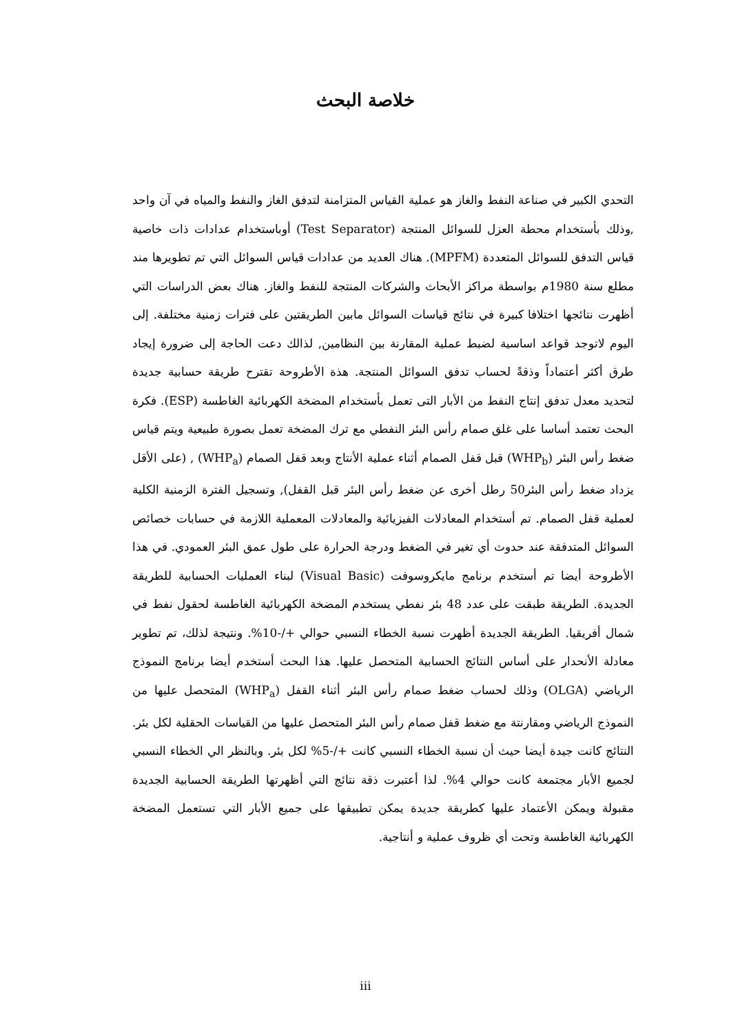خلاصة البحث
التحدي الكبير في صناعة النفط والغاز هو عملية القياس المتزامنة لتدفق الغاز والنفط والمياه في آن واحد ,وذلك بأستخدام محطة العزل للسوائل المنتجة (Test Separator) أوباستخدام عدادات ذات خاصية قياس التدفق للسوائل المتعددة (MPFM). هناك العديد من عدادات قياس السوائل التي تم تطويرها مند مطلع سنة 1980م بواسطة مراكز الأبحاث والشركات المنتجة للنفط والغاز. هناك بعض الدراسات التي أظهرت نتائجها اختلافا كبيرة في نتائج قياسات السوائل مابين الطريقتين على فترات زمنية مختلفة. إلى اليوم لاتوجد قواعد اساسية لضبط عملية المقارنة بين النظامين, لذالك دعت الحاجة إلى ضرورة إيجاد طرق أكثر أعتماداً وذقةً لحساب تدفق السوائل المنتجة. هذة الأطروحة تقترح طريقة حسابية جديدة لتحديد معدل تدفق إنتاج النفط من الأبار التى تعمل بأستخدام المضخة الكهربائية الغاطسة (ESP). فكرة البحث تعتمد أساسا على غلق صمام رأس البئر النفطي مع ترك المضخة تعمل بصورة طبيعية ويتم قياس ضغط رأس البئر (WHP<sub>b</sub>) قبل قفل الصمام أثناء عملية الأنتاج وبعد قفل الصمام (WHP<sub>a</sub>) , (على الأقل يزداد ضغط رأس البئر50 رطل أخرى عن ضغط رأس البئر قبل القفل), وتسجيل الفترة الزمنية الكلية لعملية قفل الصمام. تم أستخدام المعادلات الفيزيائية والمعادلات المعملية اللازمة في حسابات خصائص السوائل المتدفقة عند حدوث أي تغير في الضغط ودرجة الحرارة على طول عمق البئر العمودي. في هذا الأطروحة أيضا تم أستخدم برنامج مايكروسوفت (Visual Basic) لبناء العمليات الحسابية للطريقة الجديدة. الطريقة طبقت على عدد 48 بئر نفطي يستخدم المضخة الكهربائية الغاطسة لحقول نفط في شمال أفريقيا. الطريقة الجديدة أظهرت نسبة الخطاء النسبي حوالي +/-10%. ونتيجة لذلك، تم تطوير معادلة الأنحدار على أساس النتائج الحسابية المتحصل عليها. هذا البحث أستخدم أيضا برنامج النموذج الرياضي (OLGA) وذلك لحساب ضغط صمام رأس البئر أثناء القفل (WHP<sub>a</sub>) المتحصل عليها من النموذج الرياضي ومقارنتة مع ضغط قفل صمام رأس البئر المتحصل عليها من القياسات الحقلية لكل بئر. النتائج كانت جيدة أيضا حيث أن نسبة الخطاء النسبي كانت +/-5% لكل بئر. وبالنظر الي الخطاء النسبي لجميع الأبار مجتمعة كانت حوالي 4%. لذا أعتبرت ذقة نتائج التي أظهرتها الطريقة الحسابية الجديدة مقبولة ويمكن الأعتماد عليها كطريقة جديدة يمكن تطبيقها على جميع الأبار التي تستعمل المضخة الكهربائية الغاطسة وتحت أي ظروف عملية و أنتاجية.
iii